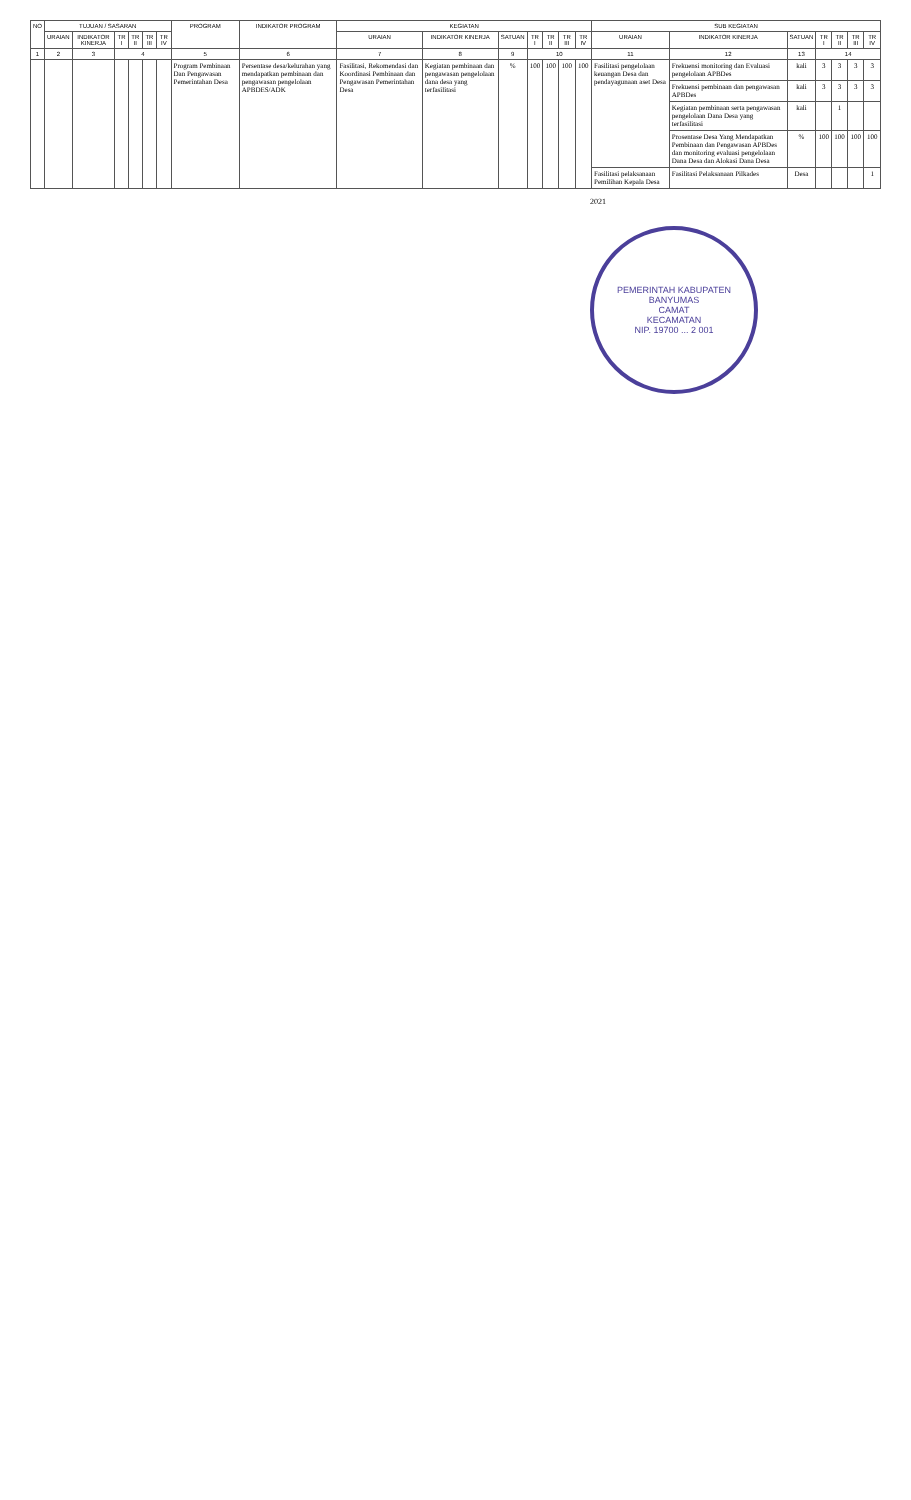| NO | TUJUAN / SASARAN | | | | | | PROGRAM | INDIKATOR PROGRAM | KEGIATAN | | | | | | | SUB KEGIATAN | | | | | | |
| --- | --- | --- | --- | --- | --- | --- | --- | --- | --- | --- | --- | --- | --- | --- | --- | --- | --- | --- | --- | --- | --- | --- |
| | URAIAN | INDIKATOR KINERJA | TR I | TR II | TR III | TR IV | | | URAIAN | INDIKATOR KINERJA | SATUAN | TR I | TR II | TR III | TR IV | URAIAN | INDIKATOR KINERJA | SATUAN | TR I | TR II | TR III | TR IV |
| 1 | 2 | 3 | 4 | | | | 5 | 6 | 7 | 8 | 9 | 10 | | | | 11 | 12 | 13 | 14 | | | |
| | | | | | | | Program Pembinaan Dan Pengawasan Pemerintahan Desa | Persentase desa/kelurahan yang mendapatkan pembinaan dan pengawasan pengelolaan APBDES/ADK | Fasilitasi, Rekomendasi dan Koordinasi Pembinaan dan Pengawasan Pemerintahan Desa | Kegiatan pembinaan dan pengawasan pengelolaan dana desa yang terfasilitasi | % | 100 | 100 | 100 | 100 | Fasilitasi pengelolaan keuangan Desa dan pendayagunaan aset Desa | Frekuensi monitoring dan Evaluasi pengelolaan APBDes | kali | 3 | 3 | 3 | 3 |
| | | | | | | | | | | | | | | | | | Frekuensi pembinaan dan pengawasan APBDes | kali | 3 | 3 | 3 | 3 |
| | | | | | | | | | | | | | | | | | Kegiatan pembinaan serta pengawasan pengelolaan Dana Desa yang terfasilitasi | kali | | 1 | | |
| | | | | | | | | | | | | | | | | | Prosentase Desa Yang Mendapatkan Pembinaan dan Pengawasan APBDes dan monitoring evaluasi pengelolaan Dana Desa dan Alokasi Dana Desa | % | 100 | 100 | 100 | 100 |
| | | | | | | | | | | | | | | | | Fasilitasi pelaksanaan Pemilihan Kepala Desa | Fasilitasi Pelaksanaan Pilkades | Desa | | | | 1 |
2021
PEMERINTAH KABUPATEN BANYUMAS
CAMAT
KECAMATAN
NIP. 19700 ... 2 001